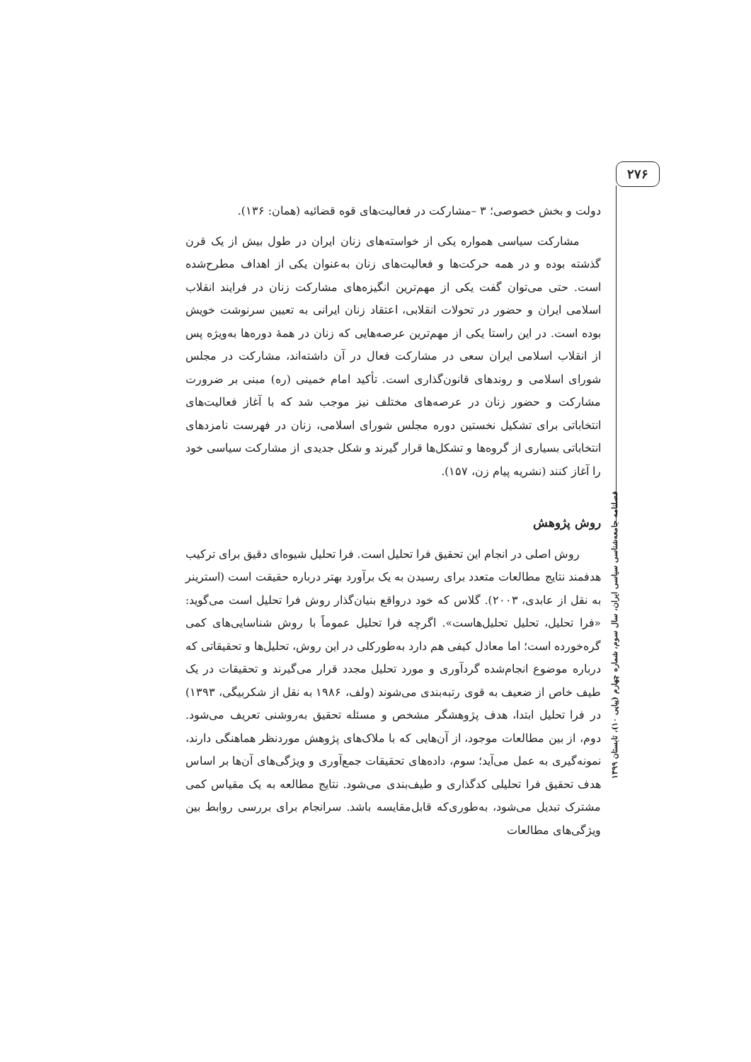۲۷۶
فصلنامه جامعه‌شناسی سیاسی ایران، سال سوم، شماره چهارم (پیاپی ۱۰)، تابستان ۱۳۹۹
دولت و بخش خصوصی؛ ۳ –مشارکت در فعالیت‌های قوه قضائیه (همان: ۱۳۶).
مشارکت سیاسی همواره یکی از خواسته‌های زنان ایران در طول بیش از یک قرن گذشته بوده و در همه حرکت‌ها و فعالیت‌های زنان به‌عنوان یکی از اهداف مطرح‌شده است. حتی می‌توان گفت یکی از مهم‌ترین انگیزه‌های مشارکت زنان در فرایند انقلاب اسلامی ایران و حضور در تحولات انقلابی، اعتقاد زنان ایرانی به تعیین سرنوشت خویش بوده است. در این راستا یکی از مهم‌ترین عرصه‌هایی که زنان در همهٔ دوره‌ها به‌ویژه پس از انقلاب اسلامی ایران سعی در مشارکت فعال در آن داشته‌اند، مشارکت در مجلس شورای اسلامی و روندهای قانون‌گذاری است. تأکید امام خمینی (ره) مبنی بر ضرورت مشارکت و حضور زنان در عرصه‌های مختلف نیز موجب شد که با آغاز فعالیت‌های انتخاباتی برای تشکیل نخستین دوره مجلس شورای اسلامی، زنان در فهرست نامزدهای انتخاباتی بسیاری از گروه‌ها و تشکل‌ها قرار گیرند و شکل جدیدی از مشارکت سیاسی خود را آغاز کنند (نشریه پیام زن، ۱۵۷).
روش پژوهش
روش اصلی در انجام این تحقیق فرا تحلیل است. فرا تحلیل شیوه‌ای دقیق برای ترکیب هدفمند نتایج مطالعات متعدد برای رسیدن به یک برآورد بهتر درباره حقیقت است (استرینر به نقل از عابدی، ۲۰۰۳). گلاس که خود درواقع بنیان‌گذار روش فرا تحلیل است می‌گوید: «فرا تحلیل، تحلیل تحلیل‌هاست». اگرچه فرا تحلیل عموماً با روش شناسایی‌های کمی گره‌خورده است؛ اما معادل کیفی هم دارد به‌طورکلی در این روش، تحلیل‌ها و تحقیقاتی که درباره موضوع انجام‌شده گردآوری و مورد تحلیل مجدد قرار می‌گیرند و تحقیقات در یک طیف خاص از ضعیف به قوی رتبه‌بندی می‌شوند (ولف، ۱۹۸۶ به نقل از شکربیگی، ۱۳۹۳) در فرا تحلیل ابتدا، هدف پژوهشگر مشخص و مسئله تحقیق به‌روشنی تعریف می‌شود. دوم، از بین مطالعات موجود، از آن‌هایی که با ملاک‌های پژوهش موردنظر هماهنگی دارند، نمونه‌گیری به عمل می‌آید؛ سوم، داده‌های تحقیقات جمع‌آوری و ویژگی‌های آن‌ها بر اساس هدف تحقیق فرا تحلیلی کدگذاری و طیف‌بندی می‌شود. نتایج مطالعه به یک مقیاس کمی مشترک تبدیل می‌شود، به‌طوری‌که قابل‌مقایسه باشد. سرانجام برای بررسی روابط بین ویژگی‌های مطالعات